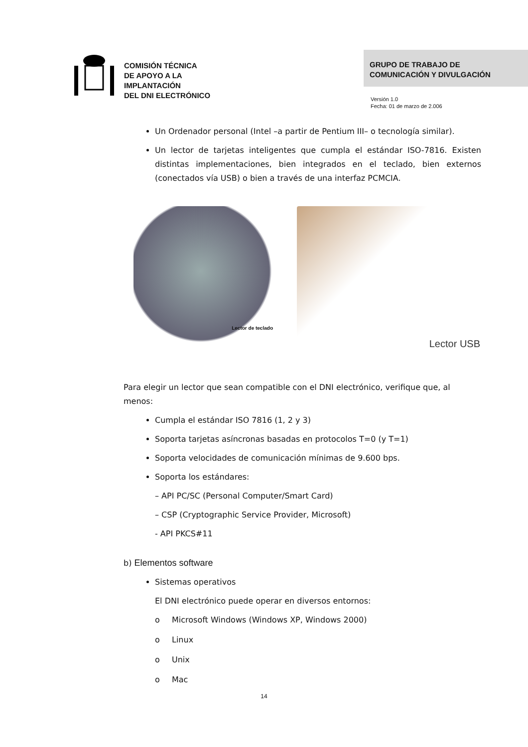COMISIÓN TÉCNICA
DE APOYO A LA
IMPLANTACIÓN
DEL DNI ELECTRÓNICO
GRUPO DE TRABAJO DE
COMUNICACIÓN Y DIVULGACIÓN
Versión 1.0
Fecha: 01 de marzo de 2.006
Un Ordenador personal (Intel –a partir de Pentium III– o tecnología similar).
Un lector de tarjetas inteligentes que cumpla el estándar ISO-7816. Existen distintas implementaciones, bien integrados en el teclado, bien externos (conectados vía USB) o bien a través de una interfaz PCMCIA.
Lector de teclado
Lector USB
Para elegir un lector que sean compatible con el DNI electrónico, verifique que, al menos:
Cumpla el estándar ISO 7816 (1, 2 y 3)
Soporta tarjetas asíncronas basadas en protocolos T=0 (y T=1)
Soporta velocidades de comunicación mínimas de 9.600 bps.
Soporta los estándares:
– API PC/SC (Personal Computer/Smart Card)
– CSP (Cryptographic Service Provider, Microsoft)
- API PKCS#11
b) Elementos software
Sistemas operativos
El DNI electrónico puede operar en diversos entornos:
o Microsoft Windows (Windows XP, Windows 2000)
o Linux
o Unix
o Mac
14